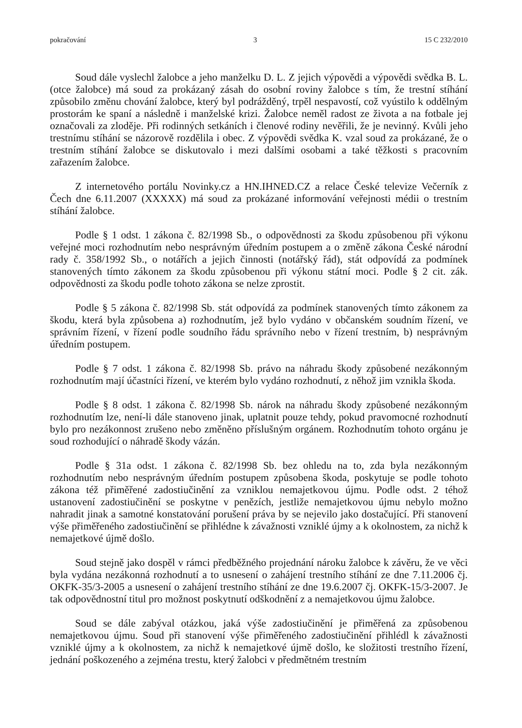pokračování 3 15 C 232/2010
Soud dále vyslechl žalobce a jeho manželku D. L. Z jejich výpovědi a výpovědi svědka B. L. (otce žalobce) má soud za prokázaný zásah do osobní roviny žalobce s tím, že trestní stíhání způsobilo změnu chování žalobce, který byl podrážděný, trpěl nespavostí, což vyústilo k oddělným prostorám ke spaní a následně i manželské krizi. Žalobce neměl radost ze života a na fotbale jej označovali za zloděje. Při rodinných setkáních i členové rodiny nevěřili, že je nevinný. Kvůli jeho trestnímu stíhání se názorově rozdělila i obec. Z výpovědi svědka K. vzal soud za prokázané, že o trestním stíhání žalobce se diskutovalo i mezi dalšími osobami a také těžkosti s pracovním zařazením žalobce.
Z internetového portálu Novinky.cz a HN.IHNED.CZ a relace České televize Večerník z Čech dne 6.11.2007 (XXXXX) má soud za prokázané informování veřejnosti médii o trestním stíhání žalobce.
Podle § 1 odst. 1 zákona č. 82/1998 Sb., o odpovědnosti za škodu způsobenou při výkonu veřejné moci rozhodnutím nebo nesprávným úředním postupem a o změně zákona České národní rady č. 358/1992 Sb., o notářích a jejich činnosti (notářský řád), stát odpovídá za podmínek stanovených tímto zákonem za škodu způsobenou při výkonu státní moci. Podle § 2 cit. zák. odpovědnosti za škodu podle tohoto zákona se nelze zprostit.
Podle § 5 zákona č. 82/1998 Sb. stát odpovídá za podmínek stanovených tímto zákonem za škodu, která byla způsobena a) rozhodnutím, jež bylo vydáno v občanském soudním řízení, ve správním řízení, v řízení podle soudního řádu správního nebo v řízení trestním, b) nesprávným úředním postupem.
Podle § 7 odst. 1 zákona č. 82/1998 Sb. právo na náhradu škody způsobené nezákonným rozhodnutím mají účastníci řízení, ve kterém bylo vydáno rozhodnutí, z něhož jim vznikla škoda.
Podle § 8 odst. 1 zákona č. 82/1998 Sb. nárok na náhradu škody způsobené nezákonným rozhodnutím lze, není-li dále stanoveno jinak, uplatnit pouze tehdy, pokud pravomocné rozhodnutí bylo pro nezákonnost zrušeno nebo změněno příslušným orgánem. Rozhodnutím tohoto orgánu je soud rozhodující o náhradě škody vázán.
Podle § 31a odst. 1 zákona č. 82/1998 Sb. bez ohledu na to, zda byla nezákonným rozhodnutím nebo nesprávným úředním postupem způsobena škoda, poskytuje se podle tohoto zákona též přiměřené zadostiučinění za vzniklou nemajetkovou újmu. Podle odst. 2 téhož ustanovení zadostiučinění se poskytne v penězích, jestliže nemajetkovou újmu nebylo možno nahradit jinak a samotné konstatování porušení práva by se nejevilo jako dostačující. Při stanovení výše přiměřeného zadostiučinění se přihlédne k závažnosti vzniklé újmy a k okolnostem, za nichž k nemajetkové újmě došlo.
Soud stejně jako dospěl v rámci předběžného projednání nároku žalobce k závěru, že ve věci byla vydána nezákonná rozhodnutí a to usnesení o zahájení trestního stíhání ze dne 7.11.2006 čj. OKFK-35/3-2005 a usnesení o zahájení trestního stíhání ze dne 19.6.2007 čj. OKFK-15/3-2007. Je tak odpovědnostní titul pro možnost poskytnutí odškodnění z a nemajetkovou újmu žalobce.
Soud se dále zabýval otázkou, jaká výše zadostiučinění je přiměřená za způsobenou nemajetkovou újmu. Soud při stanovení výše přiměřeného zadostiučinění přihlédl k závažnosti vzniklé újmy a k okolnostem, za nichž k nemajetkové újmě došlo, ke složitosti trestního řízení, jednání poškozeného a zejména trestu, který žalobci v předmětném trestním